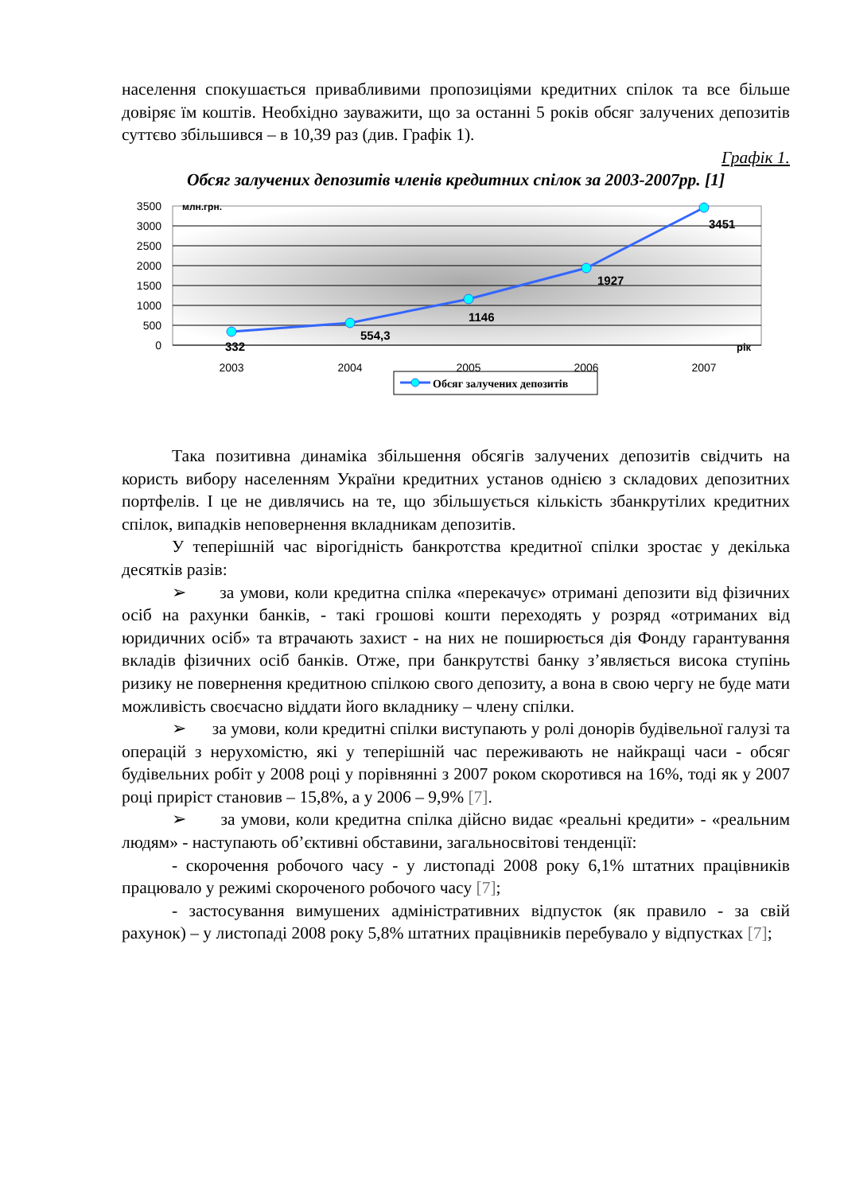населення спокушається привабливими пропозиціями кредитних спілок та все більше довіряє їм коштів. Необхідно зауважити, що за останні 5 років обсяг залучених депозитів суттєво збільшився – в 10,39 раз (див. Графік 1).
Графік 1.
Обсяг залучених депозитів членів кредитних спілок за 2003-2007рр. [1]
3500
3000
2500
2000
1500
1000
500
0
млн.грн.
332
554,3
1146
1927
3451
рік
2003
2004
2005
2006
2007
Обсяг залучених депозитів
Така позитивна динаміка збільшення обсягів залучених депозитів свідчить на користь вибору населенням України кредитних установ однією з складових депозитних портфелів. І це не дивлячись на те, що збільшується кількість збанкрутілих кредитних спілок, випадків неповернення вкладникам депозитів.
У теперішній час вірогідність банкротства кредитної спілки зростає у декілька десятків разів:
➢ за умови, коли кредитна спілка «перекачує» отримані депозити від фізичних осіб на рахунки банків, - такі грошові кошти переходять у розряд «отриманих від юридичних осіб» та втрачають захист - на них не поширюється дія Фонду гарантування вкладів фізичних осіб банків. Отже, при банкрутстві банку з’являється висока ступінь ризику не повернення кредитною спілкою свого депозиту, а вона в свою чергу не буде мати можливість своєчасно віддати його вкладнику – члену спілки.
➢ за умови, коли кредитні спілки виступають у ролі донорів будівельної галузі та операцій з нерухомістю, які у теперішній час переживають не найкращі часи - обсяг будівельних робіт у 2008 році у порівнянні з 2007 роком скоротився на 16%, тоді як у 2007 році приріст становив – 15,8%, а у 2006 – 9,9% [7].
➢ за умови, коли кредитна спілка дійсно видає «реальні кредити» - «реальним людям» - наступають об’єктивні обставини, загальносвітові тенденції:
- скорочення робочого часу - у листопаді 2008 року 6,1% штатних працівників працювало у режимі скороченого робочого часу [7];
- застосування вимушених адміністративних відпусток (як правило - за свій рахунок) – у листопаді 2008 року 5,8% штатних працівників перебувало у відпустках [7];